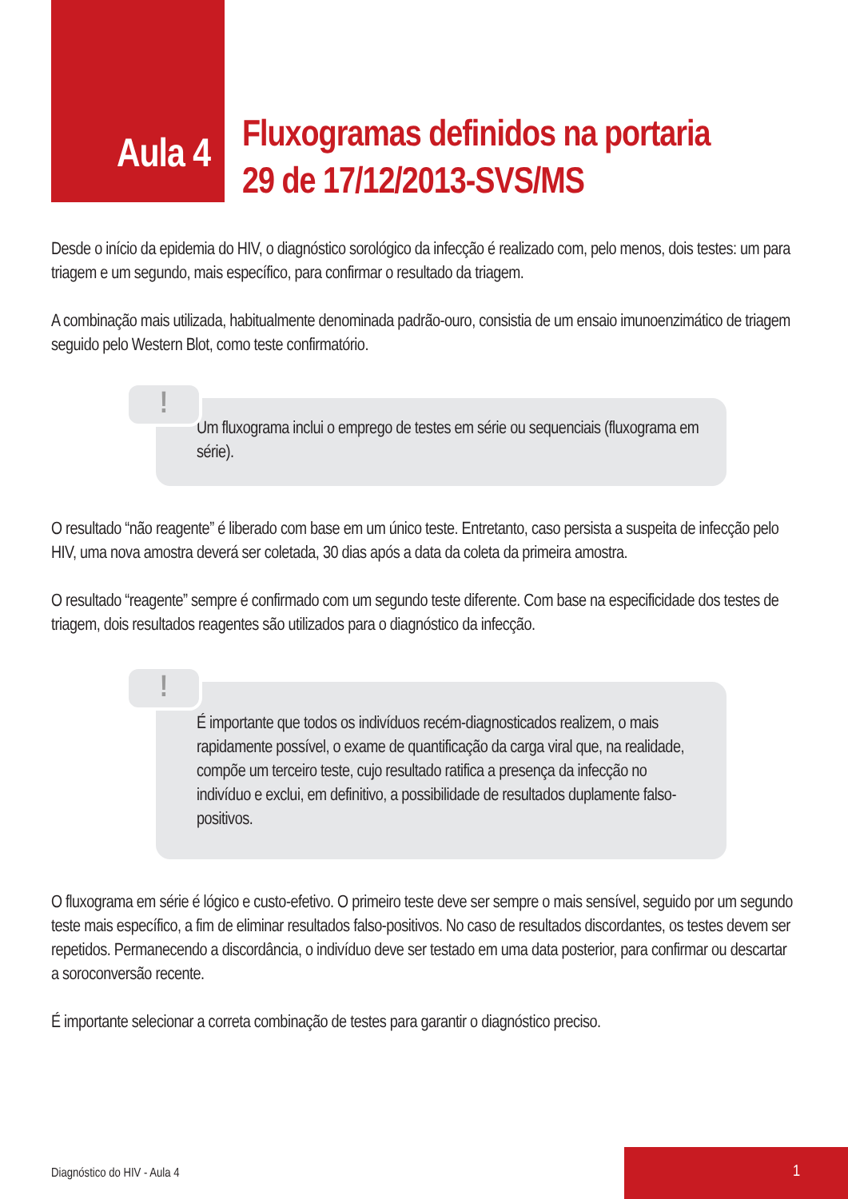Aula 4
Fluxogramas definidos na portaria
29 de 17/12/2013-SVS/MS
Desde o início da epidemia do HIV, o diagnóstico sorológico da infecção é realizado com, pelo menos, dois testes: um para triagem e um segundo, mais específico, para confirmar o resultado da triagem.
A combinação mais utilizada, habitualmente denominada padrão-ouro, consistia de um ensaio imunoenzimático de triagem seguido pelo Western Blot, como teste confirmatório.
!
Um fluxograma inclui o emprego de testes em série ou sequenciais (fluxograma em série).
O resultado “não reagente” é liberado com base em um único teste. Entretanto, caso persista a suspeita de infecção pelo HIV, uma nova amostra deverá ser coletada, 30 dias após a data da coleta da primeira amostra.
O resultado “reagente” sempre é confirmado com um segundo teste diferente. Com base na especificidade dos testes de triagem, dois resultados reagentes são utilizados para o diagnóstico da infecção.
!
É importante que todos os indivíduos recém-diagnosticados realizem, o mais rapidamente possível, o exame de quantificação da carga viral que, na realidade, compõe um terceiro teste, cujo resultado ratifica a presença da infecção no indivíduo e exclui, em definitivo, a possibilidade de resultados duplamente falso-positivos.
O fluxograma em série é lógico e custo-efetivo. O primeiro teste deve ser sempre o mais sensível, seguido por um segundo teste mais específico, a fim de eliminar resultados falso-positivos. No caso de resultados discordantes, os testes devem ser repetidos. Permanecendo a discordância, o indivíduo deve ser testado em uma data posterior, para confirmar ou descartar a soroconversão recente.
É importante selecionar a correta combinação de testes para garantir o diagnóstico preciso.
Diagnóstico do HIV - Aula 4
1